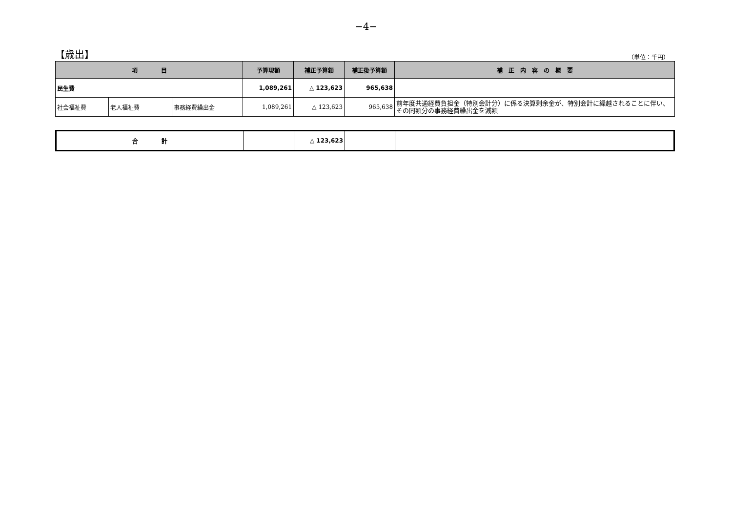−4−
【歳出】
（単位：千円）
| 項 目 | | | 予算現額 | 補正予算額 | 補正後予算額 | 補 正 内 容 の 概 要 |
| --- | --- | --- | --- | --- | --- | --- |
| 民生費 | | | 1,089,261 | △ 123,623 | 965,638 | |
| 社会福祉費 | 老人福祉費 | 事務経費繰出金 | 1,089,261 | △ 123,623 | 965,638 | 前年度共通経費負担金（特別会計分）に係る決算剰余金が、特別会計に繰越されることに伴い、その同額分の事務経費繰出金を減額 |
| 合 計 | | △ 123,623 | | |